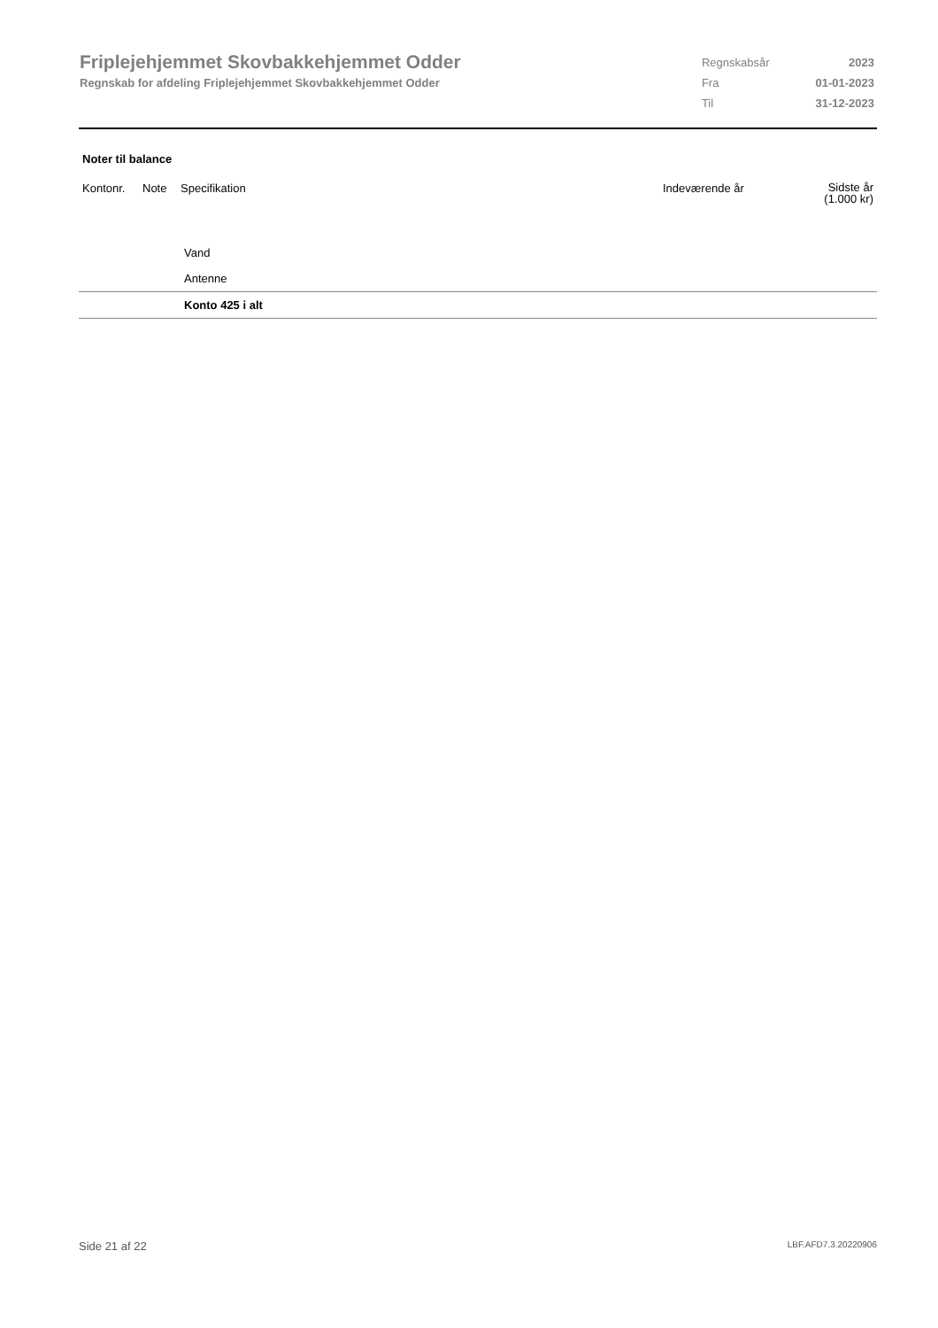Friplejehjemmet Skovbakkehjemmet Odder
Regnskab for afdeling Friplejehjemmet Skovbakkehjemmet Odder
| Regnskabsår | 2023 |
| Fra | 01-01-2023 |
| Til | 31-12-2023 |
Noter til balance
| Kontonr. | Note | Specifikation | Indeværende år | Sidste år (1.000 kr) |
| --- | --- | --- | --- | --- |
| | | Vand | | |
| | | Antenne | | |
| | | Konto 425 i alt | | |
Side 21 af 22 LBF.AFD7.3.20220906